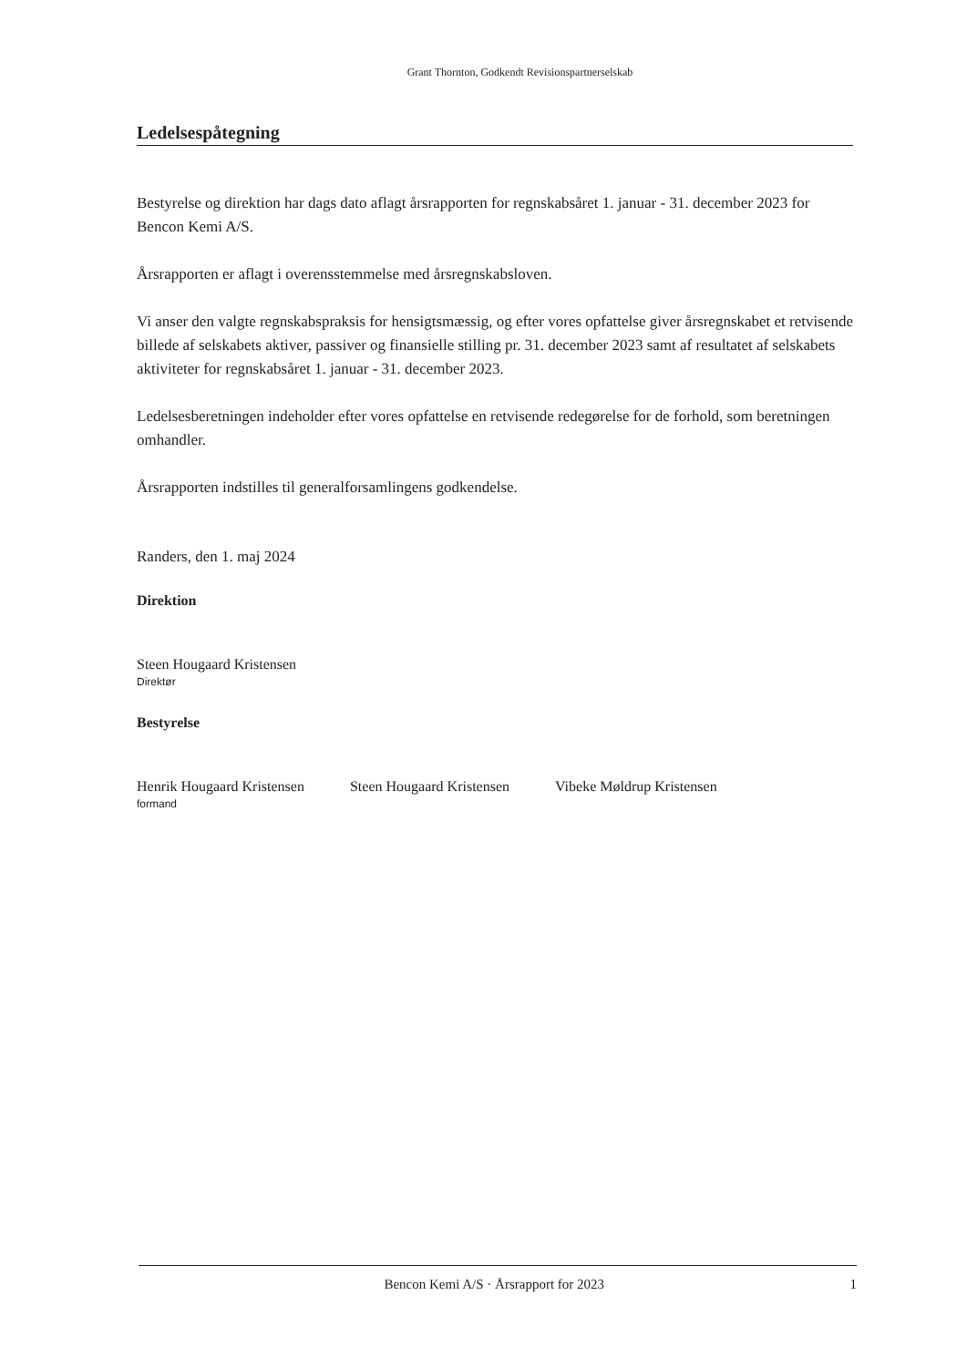Grant Thornton, Godkendt Revisionspartnerselskab
Ledelsespåtegning
Bestyrelse og direktion har dags dato aflagt årsrapporten for regnskabsåret 1. januar - 31. december 2023 for Bencon Kemi A/S.
Årsrapporten er aflagt i overensstemmelse med årsregnskabsloven.
Vi anser den valgte regnskabspraksis for hensigtsmæssig, og efter vores opfattelse giver årsregnskabet et retvisende billede af selskabets aktiver, passiver og finansielle stilling pr. 31. december 2023 samt af resultatet af selskabets aktiviteter for regnskabsåret 1. januar - 31. december 2023.
Ledelsesberetningen indeholder efter vores opfattelse en retvisende redegørelse for de forhold, som beretningen omhandler.
Årsrapporten indstilles til generalforsamlingens godkendelse.
Randers, den 1. maj 2024
Direktion
Steen Hougaard Kristensen
Direktør
Bestyrelse
Henrik Hougaard Kristensen
formand
Steen Hougaard Kristensen Vibeke Møldrup Kristensen
Bencon Kemi A/S · Årsrapport for 2023 1